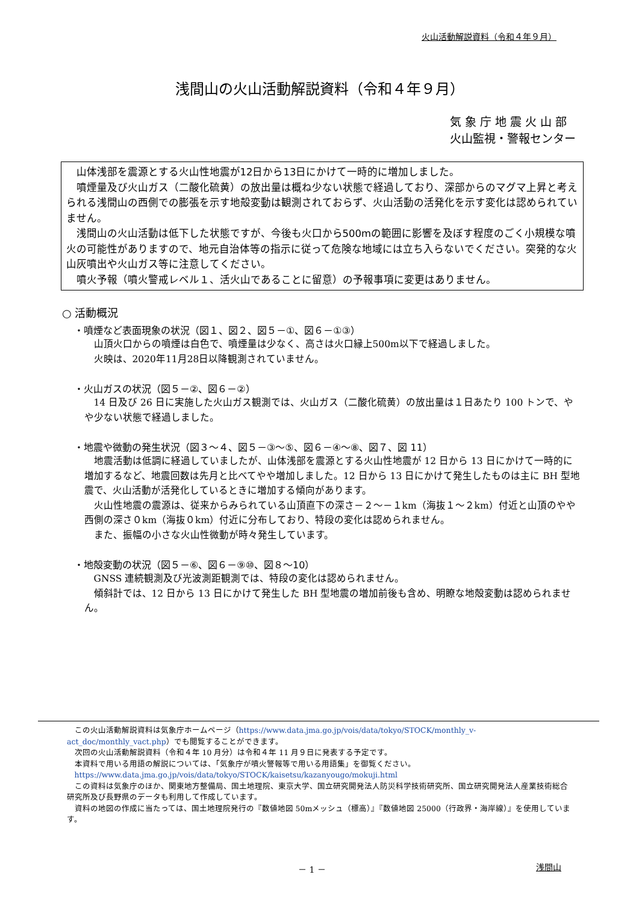火山活動解説資料（令和４年９月）
浅間山の火山活動解説資料（令和４年９月）
気 象 庁 地 震 火 山 部
火山監視・警報センター
山体浅部を震源とする火山性地震が12日から13日にかけて一時的に増加しました。
噴煙量及び火山ガス（二酸化硫黄）の放出量は概ね少ない状態で経過しており、深部からのマグマ上昇と考えられる浅間山の西側での膨張を示す地殻変動は観測されておらず、火山活動の活発化を示す変化は認められていません。
浅間山の火山活動は低下した状態ですが、今後も火口から500mの範囲に影響を及ぼす程度のごく小規模な噴火の可能性がありますので、地元自治体等の指示に従って危険な地域には立ち入らないでください。突発的な火山灰噴出や火山ガス等に注意してください。
噴火予報（噴火警戒レベル１、活火山であることに留意）の予報事項に変更はありません。
○ 活動概況
・噴煙など表面現象の状況（図１、図２、図５－①、図６－①③）
山頂火口からの噴煙は白色で、噴煙量は少なく、高さは火口縁上500m以下で経過しました。
火映は、2020年11月28日以降観測されていません。
・火山ガスの状況（図５－②、図６－②）
14 日及び 26 日に実施した火山ガス観測では、火山ガス（二酸化硫黄）の放出量は１日あたり 100 トンで、やや少ない状態で経過しました。
・地震や微動の発生状況（図３～４、図５－③～⑤、図６－④～⑧、図７、図 11）
地震活動は低調に経過していましたが、山体浅部を震源とする火山性地震が 12 日から 13 日にかけて一時的に増加するなど、地震回数は先月と比べてやや増加しました。12 日から 13 日にかけて発生したものは主に BH 型地震で、火山活動が活発化しているときに増加する傾向があります。
火山性地震の震源は、従来からみられている山頂直下の深さ－２～－１km（海抜１～２km）付近と山頂のやや西側の深さ０km（海抜０km）付近に分布しており、特段の変化は認められません。
また、振幅の小さな火山性微動が時々発生しています。
・地殻変動の状況（図５－⑥、図６－⑨⑩、図８～10）
GNSS 連続観測及び光波測距観測では、特段の変化は認められません。
傾斜計では、12 日から 13 日にかけて発生した BH 型地震の増加前後も含め、明瞭な地殻変動は認められません。
この火山活動解説資料は気象庁ホームページ（https://www.data.jma.go.jp/vois/data/tokyo/STOCK/monthly_v-act_doc/monthly_vact.php）でも閲覧することができます。
次回の火山活動解説資料（令和４年 10 月分）は令和４年 11 月９日に発表する予定です。
本資料で用いる用語の解説については、「気象庁が噴火警報等で用いる用語集」を御覧ください。
https://www.data.jma.go.jp/vois/data/tokyo/STOCK/kaisetsu/kazanyougo/mokuji.html
この資料は気象庁のほか、関東地方整備局、国土地理院、東京大学、国立研究開発法人防災科学技術研究所、国立研究開発法人産業技術総合研究所及び長野県のデータも利用して作成しています。
資料の地図の作成に当たっては、国土地理院発行の『数値地図 50mメッシュ（標高）』『数値地図 25000（行政界・海岸線）』を使用しています。
－ 1 － 浅間山